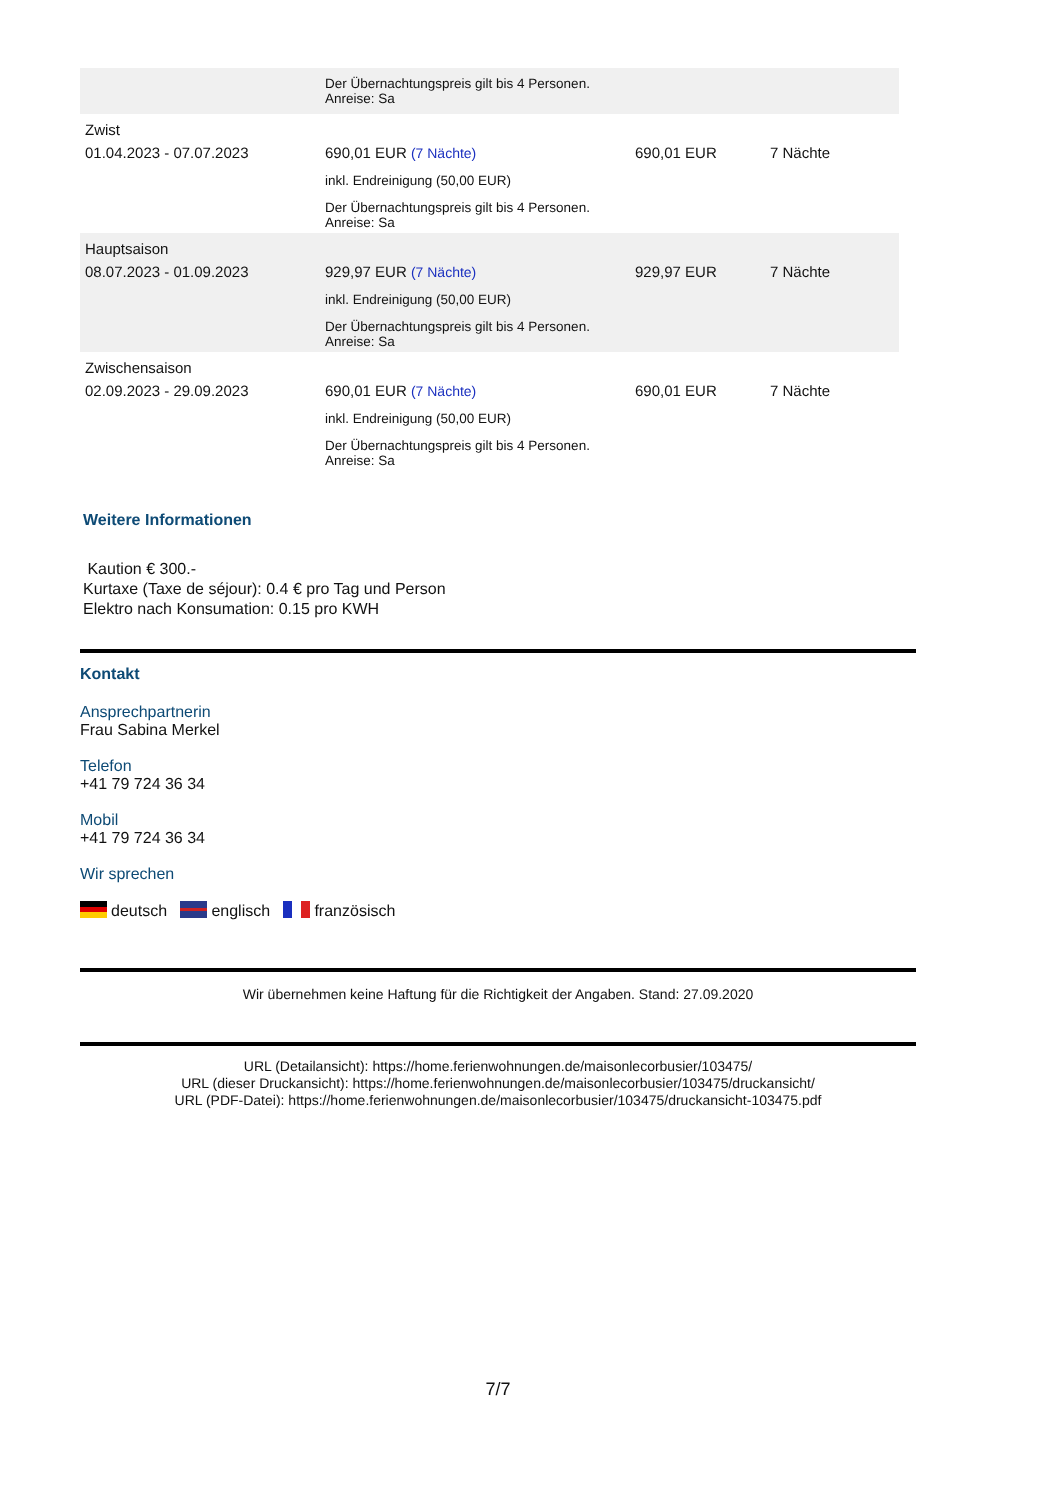| | Der Übernachtungspreis gilt bis 4 Personen. Anreise: Sa | | |
| Zwist | | | |
| 01.04.2023 - 07.07.2023 | 690,01 EUR (7 Nächte) inkl. Endreinigung (50,00 EUR) Der Übernachtungspreis gilt bis 4 Personen. Anreise: Sa | 690,01 EUR | 7 Nächte |
| Hauptsaison | | | |
| 08.07.2023 - 01.09.2023 | 929,97 EUR (7 Nächte) inkl. Endreinigung (50,00 EUR) Der Übernachtungspreis gilt bis 4 Personen. Anreise: Sa | 929,97 EUR | 7 Nächte |
| Zwischensaison | | | |
| 02.09.2023 - 29.09.2023 | 690,01 EUR (7 Nächte) inkl. Endreinigung (50,00 EUR) Der Übernachtungspreis gilt bis 4 Personen. Anreise: Sa | 690,01 EUR | 7 Nächte |
Weitere Informationen
Kaution € 300.-
Kurtaxe (Taxe de séjour): 0.4 € pro Tag und Person
Elektro nach Konsumation: 0.15 pro KWH
Kontakt
Ansprechpartnerin
Frau Sabina Merkel
Telefon
+41 79 724 36 34
Mobil
+41 79 724 36 34
Wir sprechen
deutsch englisch französisch
Wir übernehmen keine Haftung für die Richtigkeit der Angaben. Stand: 27.09.2020
URL (Detailansicht): https://home.ferienwohnungen.de/maisonlecorbusier/103475/
URL (dieser Druckansicht): https://home.ferienwohnungen.de/maisonlecorbusier/103475/druckansicht/
URL (PDF-Datei): https://home.ferienwohnungen.de/maisonlecorbusier/103475/druckansicht-103475.pdf
7/7